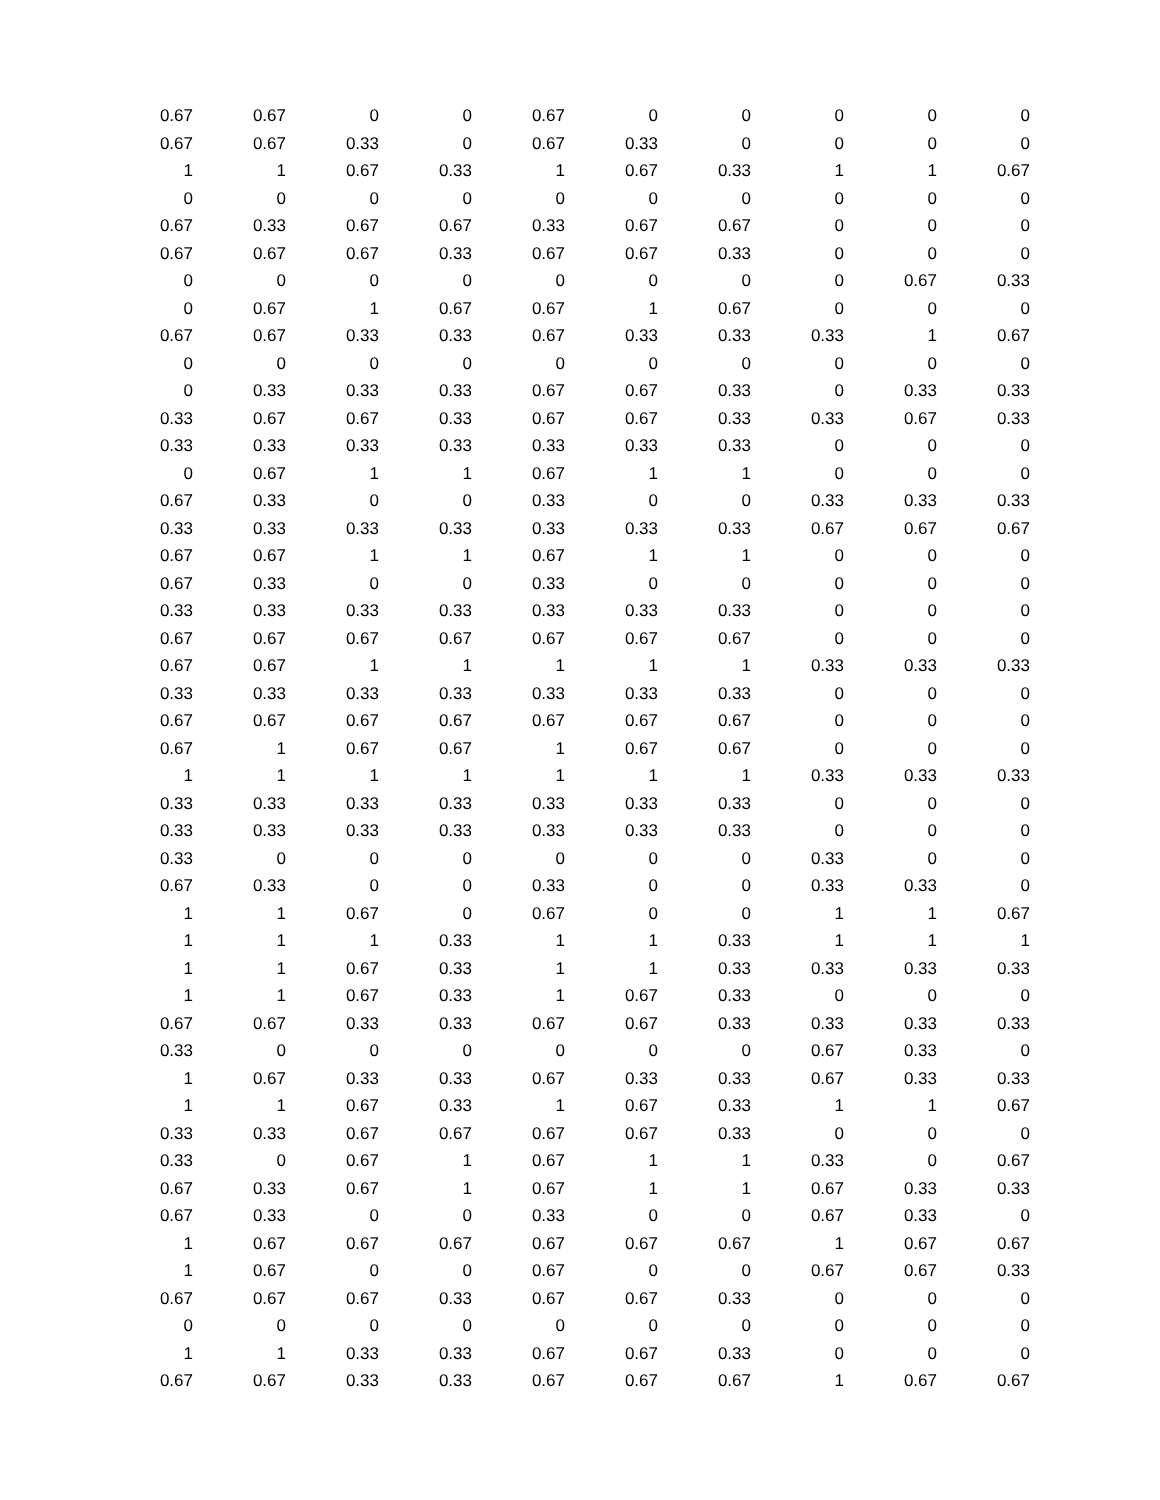| 0.67 | 0.67 | 0 | 0 | 0.67 | 0 | 0 | 0 | 0 | 0 |
| 0.67 | 0.67 | 0.33 | 0 | 0.67 | 0.33 | 0 | 0 | 0 | 0 |
| 1 | 1 | 0.67 | 0.33 | 1 | 0.67 | 0.33 | 1 | 1 | 0.67 |
| 0 | 0 | 0 | 0 | 0 | 0 | 0 | 0 | 0 | 0 |
| 0.67 | 0.33 | 0.67 | 0.67 | 0.33 | 0.67 | 0.67 | 0 | 0 | 0 |
| 0.67 | 0.67 | 0.67 | 0.33 | 0.67 | 0.67 | 0.33 | 0 | 0 | 0 |
| 0 | 0 | 0 | 0 | 0 | 0 | 0 | 0 | 0.67 | 0.33 |
| 0 | 0.67 | 1 | 0.67 | 0.67 | 1 | 0.67 | 0 | 0 | 0 |
| 0.67 | 0.67 | 0.33 | 0.33 | 0.67 | 0.33 | 0.33 | 0.33 | 1 | 0.67 |
| 0 | 0 | 0 | 0 | 0 | 0 | 0 | 0 | 0 | 0 |
| 0 | 0.33 | 0.33 | 0.33 | 0.67 | 0.67 | 0.33 | 0 | 0.33 | 0.33 |
| 0.33 | 0.67 | 0.67 | 0.33 | 0.67 | 0.67 | 0.33 | 0.33 | 0.67 | 0.33 |
| 0.33 | 0.33 | 0.33 | 0.33 | 0.33 | 0.33 | 0.33 | 0 | 0 | 0 |
| 0 | 0.67 | 1 | 1 | 0.67 | 1 | 1 | 0 | 0 | 0 |
| 0.67 | 0.33 | 0 | 0 | 0.33 | 0 | 0 | 0.33 | 0.33 | 0.33 |
| 0.33 | 0.33 | 0.33 | 0.33 | 0.33 | 0.33 | 0.33 | 0.67 | 0.67 | 0.67 |
| 0.67 | 0.67 | 1 | 1 | 0.67 | 1 | 1 | 0 | 0 | 0 |
| 0.67 | 0.33 | 0 | 0 | 0.33 | 0 | 0 | 0 | 0 | 0 |
| 0.33 | 0.33 | 0.33 | 0.33 | 0.33 | 0.33 | 0.33 | 0 | 0 | 0 |
| 0.67 | 0.67 | 0.67 | 0.67 | 0.67 | 0.67 | 0.67 | 0 | 0 | 0 |
| 0.67 | 0.67 | 1 | 1 | 1 | 1 | 1 | 0.33 | 0.33 | 0.33 |
| 0.33 | 0.33 | 0.33 | 0.33 | 0.33 | 0.33 | 0.33 | 0 | 0 | 0 |
| 0.67 | 0.67 | 0.67 | 0.67 | 0.67 | 0.67 | 0.67 | 0 | 0 | 0 |
| 0.67 | 1 | 0.67 | 0.67 | 1 | 0.67 | 0.67 | 0 | 0 | 0 |
| 1 | 1 | 1 | 1 | 1 | 1 | 1 | 0.33 | 0.33 | 0.33 |
| 0.33 | 0.33 | 0.33 | 0.33 | 0.33 | 0.33 | 0.33 | 0 | 0 | 0 |
| 0.33 | 0.33 | 0.33 | 0.33 | 0.33 | 0.33 | 0.33 | 0 | 0 | 0 |
| 0.33 | 0 | 0 | 0 | 0 | 0 | 0 | 0.33 | 0 | 0 |
| 0.67 | 0.33 | 0 | 0 | 0.33 | 0 | 0 | 0.33 | 0.33 | 0 |
| 1 | 1 | 0.67 | 0 | 0.67 | 0 | 0 | 1 | 1 | 0.67 |
| 1 | 1 | 1 | 0.33 | 1 | 1 | 0.33 | 1 | 1 | 1 |
| 1 | 1 | 0.67 | 0.33 | 1 | 1 | 0.33 | 0.33 | 0.33 | 0.33 |
| 1 | 1 | 0.67 | 0.33 | 1 | 0.67 | 0.33 | 0 | 0 | 0 |
| 0.67 | 0.67 | 0.33 | 0.33 | 0.67 | 0.67 | 0.33 | 0.33 | 0.33 | 0.33 |
| 0.33 | 0 | 0 | 0 | 0 | 0 | 0 | 0.67 | 0.33 | 0 |
| 1 | 0.67 | 0.33 | 0.33 | 0.67 | 0.33 | 0.33 | 0.67 | 0.33 | 0.33 |
| 1 | 1 | 0.67 | 0.33 | 1 | 0.67 | 0.33 | 1 | 1 | 0.67 |
| 0.33 | 0.33 | 0.67 | 0.67 | 0.67 | 0.67 | 0.33 | 0 | 0 | 0 |
| 0.33 | 0 | 0.67 | 1 | 0.67 | 1 | 1 | 0.33 | 0 | 0.67 |
| 0.67 | 0.33 | 0.67 | 1 | 0.67 | 1 | 1 | 0.67 | 0.33 | 0.33 |
| 0.67 | 0.33 | 0 | 0 | 0.33 | 0 | 0 | 0.67 | 0.33 | 0 |
| 1 | 0.67 | 0.67 | 0.67 | 0.67 | 0.67 | 0.67 | 1 | 0.67 | 0.67 |
| 1 | 0.67 | 0 | 0 | 0.67 | 0 | 0 | 0.67 | 0.67 | 0.33 |
| 0.67 | 0.67 | 0.67 | 0.33 | 0.67 | 0.67 | 0.33 | 0 | 0 | 0 |
| 0 | 0 | 0 | 0 | 0 | 0 | 0 | 0 | 0 | 0 |
| 1 | 1 | 0.33 | 0.33 | 0.67 | 0.67 | 0.33 | 0 | 0 | 0 |
| 0.67 | 0.67 | 0.33 | 0.33 | 0.67 | 0.67 | 0.67 | 1 | 0.67 | 0.67 |